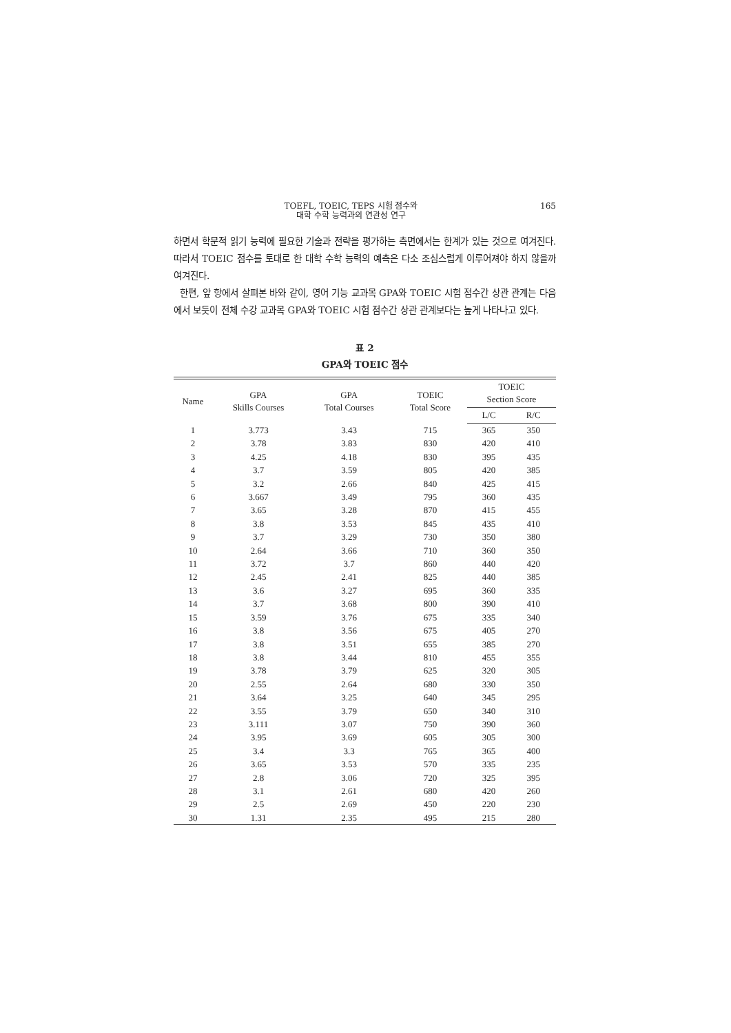TOEFL, TOEIC, TEPS 시험 점수와
대학 수학 능력과의 연관성 연구
165
하면서 학문적 읽기 능력에 필요한 기술과 전략을 평가하는 측면에서는 한계가 있는 것으로 여겨진다. 따라서 TOEIC 점수를 토대로 한 대학 수학 능력의 예측은 다소 조심스럽게 이루어져야 하지 않을까 여겨진다.
한편, 앞 항에서 살펴본 바와 같이, 영어 기능 교과목 GPA와 TOEIC 시험 점수간 상관 관계는 다음에서 보듯이 전체 수강 교과목 GPA와 TOEIC 시험 점수간 상관 관계보다는 높게 나타나고 있다.
표 2
GPA와 TOEIC 점수
| Name | GPA Skills Courses | GPA Total Courses | TOEIC Total Score | TOEIC Section Score | |
| --- | --- | --- | --- | --- | --- |
| | | | | L/C | R/C |
| 1 | 3.773 | 3.43 | 715 | 365 | 350 |
| 2 | 3.78 | 3.83 | 830 | 420 | 410 |
| 3 | 4.25 | 4.18 | 830 | 395 | 435 |
| 4 | 3.7 | 3.59 | 805 | 420 | 385 |
| 5 | 3.2 | 2.66 | 840 | 425 | 415 |
| 6 | 3.667 | 3.49 | 795 | 360 | 435 |
| 7 | 3.65 | 3.28 | 870 | 415 | 455 |
| 8 | 3.8 | 3.53 | 845 | 435 | 410 |
| 9 | 3.7 | 3.29 | 730 | 350 | 380 |
| 10 | 2.64 | 3.66 | 710 | 360 | 350 |
| 11 | 3.72 | 3.7 | 860 | 440 | 420 |
| 12 | 2.45 | 2.41 | 825 | 440 | 385 |
| 13 | 3.6 | 3.27 | 695 | 360 | 335 |
| 14 | 3.7 | 3.68 | 800 | 390 | 410 |
| 15 | 3.59 | 3.76 | 675 | 335 | 340 |
| 16 | 3.8 | 3.56 | 675 | 405 | 270 |
| 17 | 3.8 | 3.51 | 655 | 385 | 270 |
| 18 | 3.8 | 3.44 | 810 | 455 | 355 |
| 19 | 3.78 | 3.79 | 625 | 320 | 305 |
| 20 | 2.55 | 2.64 | 680 | 330 | 350 |
| 21 | 3.64 | 3.25 | 640 | 345 | 295 |
| 22 | 3.55 | 3.79 | 650 | 340 | 310 |
| 23 | 3.111 | 3.07 | 750 | 390 | 360 |
| 24 | 3.95 | 3.69 | 605 | 305 | 300 |
| 25 | 3.4 | 3.3 | 765 | 365 | 400 |
| 26 | 3.65 | 3.53 | 570 | 335 | 235 |
| 27 | 2.8 | 3.06 | 720 | 325 | 395 |
| 28 | 3.1 | 2.61 | 680 | 420 | 260 |
| 29 | 2.5 | 2.69 | 450 | 220 | 230 |
| 30 | 1.31 | 2.35 | 495 | 215 | 280 |